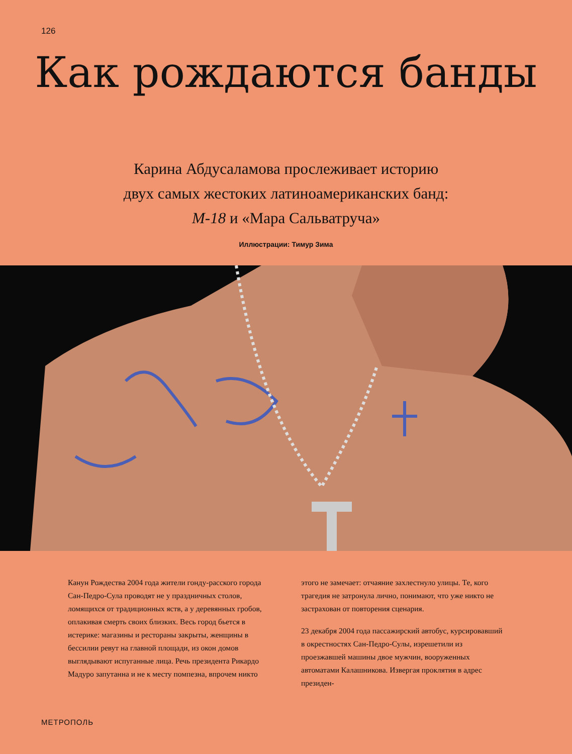126
Как рождаются банды
Карина Абдусаламова прослеживает историю
двух самых жестоких латиноамериканских банд:
М-18 и «Мара Сальватруча»
Иллюстрации: Тимур Зима
Канун Рождества 2004 года жители гонду-расского города Сан-Педро-Сула проводят не у праздничных столов, ломящихся от традиционных яств, а у деревянных гробов, оплакивая смерть своих близких. Весь город бьется в истерике: магазины и рестораны закрыты, женщины в бессилии ревут на главной площади, из окон домов выглядывают испуганные лица. Речь президента Рикардо Мадуро запутанна и не к месту помпезна, впрочем никто
этого не замечает: отчаяние захлестнуло улицы. Те, кого трагедия не затронула лично, понимают, что уже никто не застрахован от повторения сценария.
23 декабря 2004 года пассажирский автобус, курсировавший в окрестностях Сан-Педро-Сулы, изрешетили из проезжавшей машины двое мужчин, вооруженных автоматами Калашникова. Извергая проклятия в адрес президен-
МЕТРОПОЛЬ